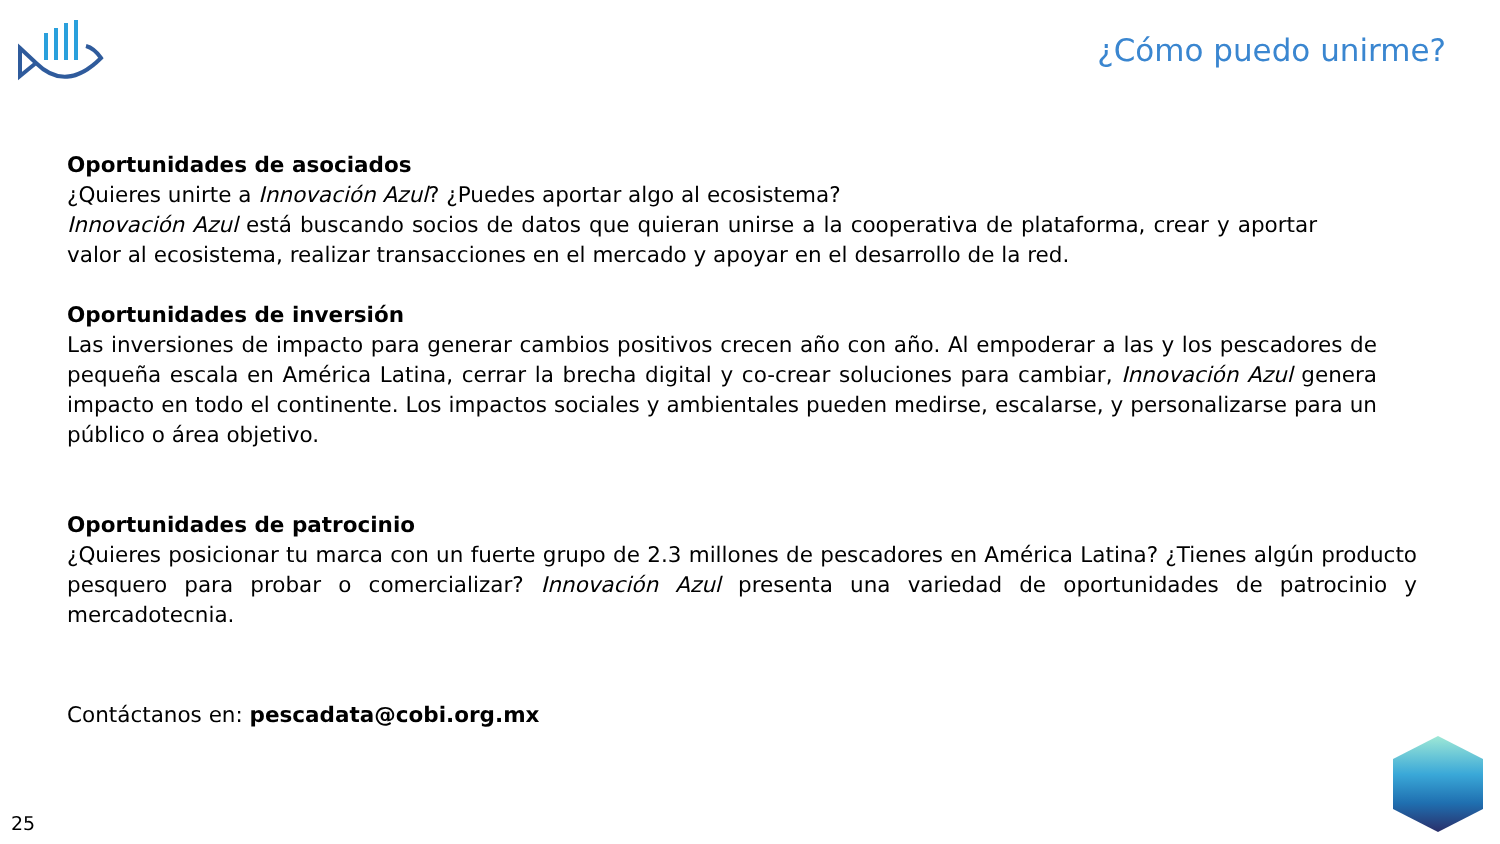¿Cómo puedo unirme?
Oportunidades de asociados
¿Quieres unirte a Innovación Azul? ¿Puedes aportar algo al ecosistema?
Innovación Azul está buscando socios de datos que quieran unirse a la cooperativa de plataforma, crear y aportar valor al ecosistema, realizar transacciones en el mercado y apoyar en el desarrollo de la red.
Oportunidades de inversión
Las inversiones de impacto para generar cambios positivos crecen año con año. Al empoderar a las y los pescadores de pequeña escala en América Latina, cerrar la brecha digital y co-crear soluciones para cambiar, Innovación Azul genera impacto en todo el continente. Los impactos sociales y ambientales pueden medirse, escalarse, y personalizarse para un público o área objetivo.
Oportunidades de patrocinio
¿Quieres posicionar tu marca con un fuerte grupo de 2.3 millones de pescadores en América Latina? ¿Tienes algún producto pesquero para probar o comercializar? Innovación Azul presenta una variedad de oportunidades de patrocinio y mercadotecnia.
Contáctanos en: pescadata@cobi.org.mx
25